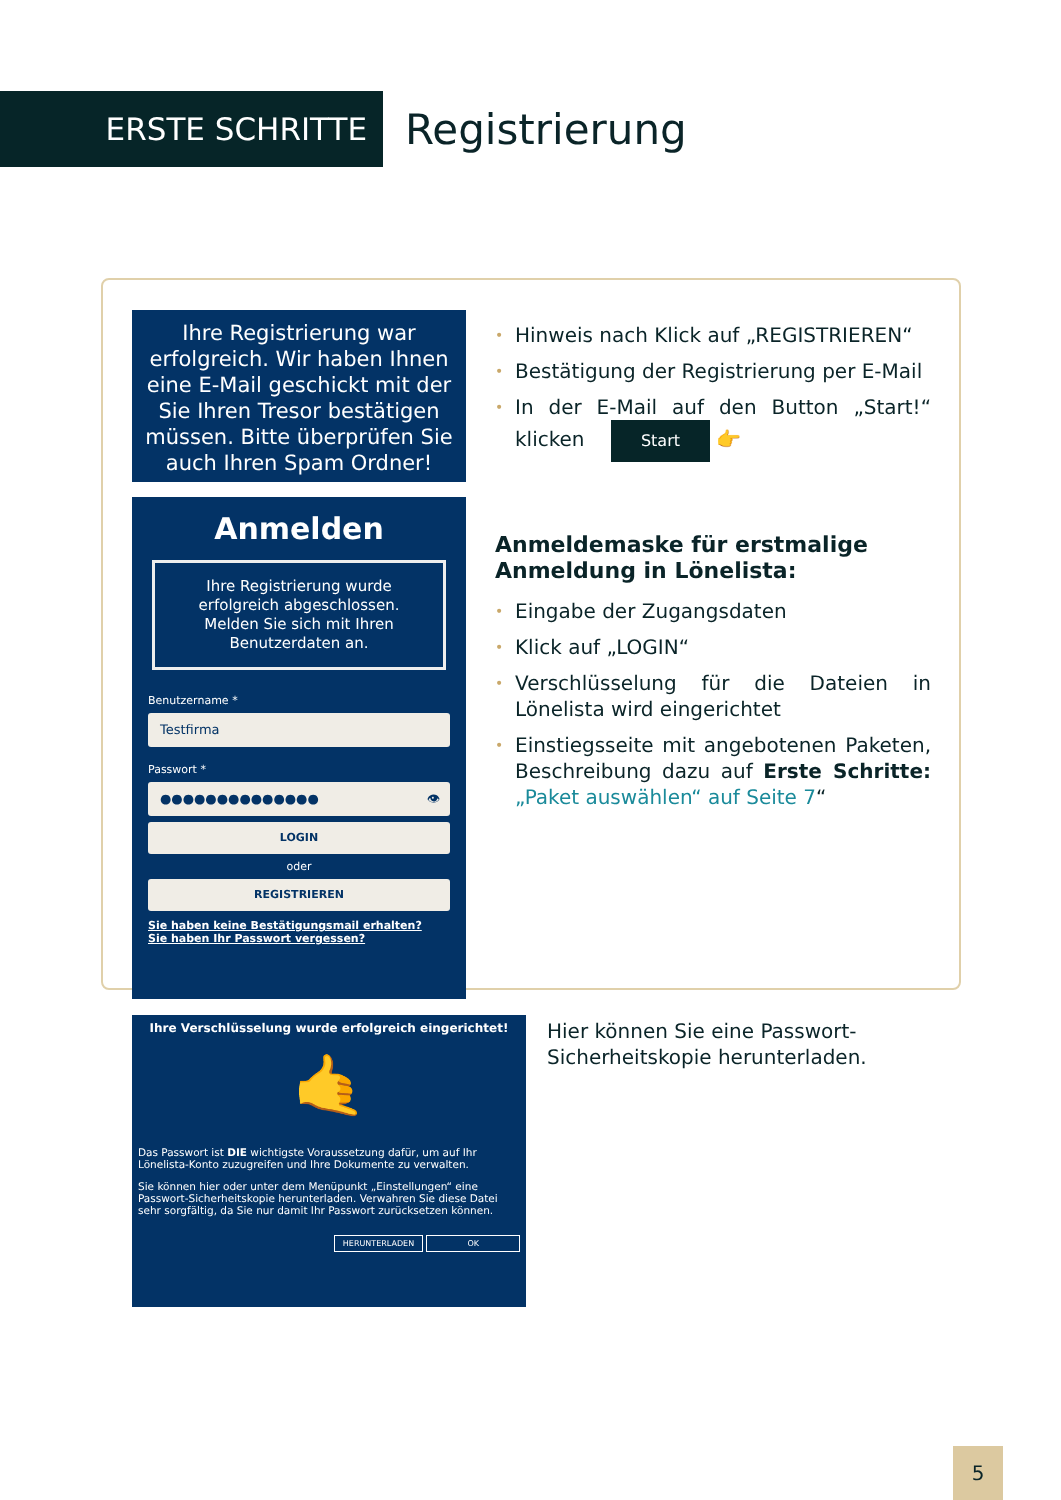ERSTE SCHRITTE
Registrierung
Ihre Registrierung war erfolgreich. Wir haben Ihnen eine E-Mail geschickt mit der Sie Ihren Tresor bestätigen müssen. Bitte überprüfen Sie auch Ihren Spam Ordner!
Anmelden
Ihre Registrierung wurde erfolgreich abgeschlossen. Melden Sie sich mit Ihren Benutzerdaten an.
Benutzername *
Testfirma
Passwort *
●●●●●●●●●●●●●● 👁
LOGIN
oder
REGISTRIEREN
Sie haben keine Bestätigungsmail erhalten?
Sie haben Ihr Passwort vergessen?
Ihre Verschlüsselung wurde erfolgreich eingerichtet!
🤙
Das Passwort ist DIE wichtigste Voraussetzung dafür, um auf Ihr Lönelista-Konto zuzugreifen und Ihre Dokumente zu verwalten.
Sie können hier oder unter dem Menüpunkt „Einstellungen“ eine Passwort-Sicherheitskopie herunterladen. Verwahren Sie diese Datei sehr sorgfältig, da Sie nur damit Ihr Passwort zurücksetzen können.
HERUNTERLADEN OK
• Hinweis nach Klick auf „REGISTRIEREN“
• Bestätigung der Registrierung per E-Mail
• In der E-Mail auf den Button „Start!“ klicken Start 👉
Anmeldemaske für erstmalige Anmeldung in Lönelista:
• Eingabe der Zugangsdaten
• Klick auf „LOGIN“
• Verschlüsselung für die Dateien in Lönelista wird eingerichtet
• Einstiegsseite mit angebotenen Paketen, Beschreibung dazu auf Erste Schritte: „Paket auswählen“ auf Seite 7“
Hier können Sie eine Passwort-Sicherheitskopie herunterladen.
5